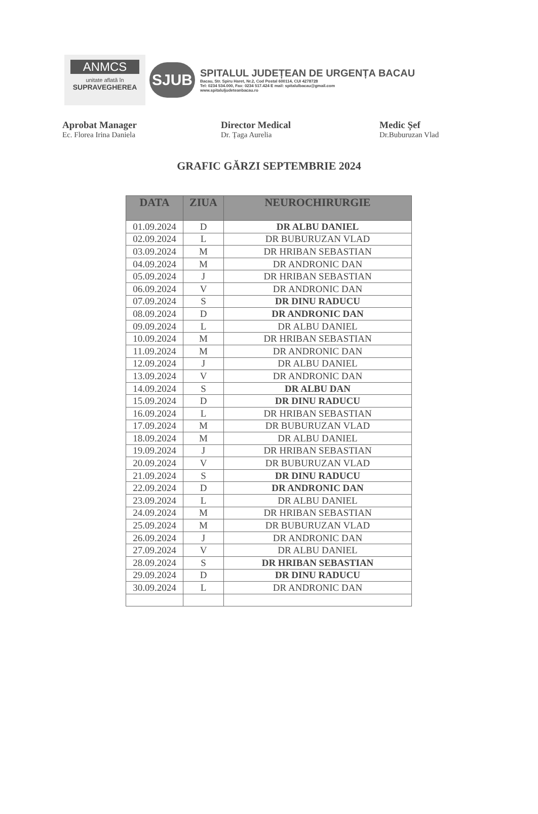ANMCS
unitate aflată în
SUPRAVEGHEREA
SJUB
SPITALUL JUDEȚEAN DE URGENȚA BACAU
Bacau, Str. Spiru Haret, Nr.2, Cod Postal 600114, CUI 4278728
Tel: 0234 534.000, Fax: 0234 517.424 E mail: spitalulbacau@gmail.com
www.spitaluljudeteanbacau.ro
Aprobat Manager
Ec. Florea Irina Daniela
Director Medical
Dr. Țaga Aurelia
Medic Șef
Dr.Buburuzan Vlad
GRAFIC GĂRZI SEPTEMBRIE 2024
| DATA | ZIUA | NEUROCHIRURGIE |
| --- | --- | --- |
| 01.09.2024 | D | DR ALBU DANIEL |
| 02.09.2024 | L | DR BUBURUZAN VLAD |
| 03.09.2024 | M | DR HRIBAN SEBASTIAN |
| 04.09.2024 | M | DR ANDRONIC DAN |
| 05.09.2024 | J | DR HRIBAN SEBASTIAN |
| 06.09.2024 | V | DR ANDRONIC DAN |
| 07.09.2024 | S | DR DINU RADUCU |
| 08.09.2024 | D | DR ANDRONIC DAN |
| 09.09.2024 | L | DR ALBU DANIEL |
| 10.09.2024 | M | DR HRIBAN SEBASTIAN |
| 11.09.2024 | M | DR ANDRONIC DAN |
| 12.09.2024 | J | DR ALBU DANIEL |
| 13.09.2024 | V | DR ANDRONIC DAN |
| 14.09.2024 | S | DR ALBU DAN |
| 15.09.2024 | D | DR DINU RADUCU |
| 16.09.2024 | L | DR HRIBAN SEBASTIAN |
| 17.09.2024 | M | DR BUBURUZAN VLAD |
| 18.09.2024 | M | DR ALBU DANIEL |
| 19.09.2024 | J | DR HRIBAN SEBASTIAN |
| 20.09.2024 | V | DR BUBURUZAN VLAD |
| 21.09.2024 | S | DR DINU RADUCU |
| 22.09.2024 | D | DR ANDRONIC DAN |
| 23.09.2024 | L | DR ALBU DANIEL |
| 24.09.2024 | M | DR HRIBAN SEBASTIAN |
| 25.09.2024 | M | DR BUBURUZAN VLAD |
| 26.09.2024 | J | DR ANDRONIC DAN |
| 27.09.2024 | V | DR ALBU DANIEL |
| 28.09.2024 | S | DR HRIBAN SEBASTIAN |
| 29.09.2024 | D | DR DINU RADUCU |
| 30.09.2024 | L | DR ANDRONIC DAN |